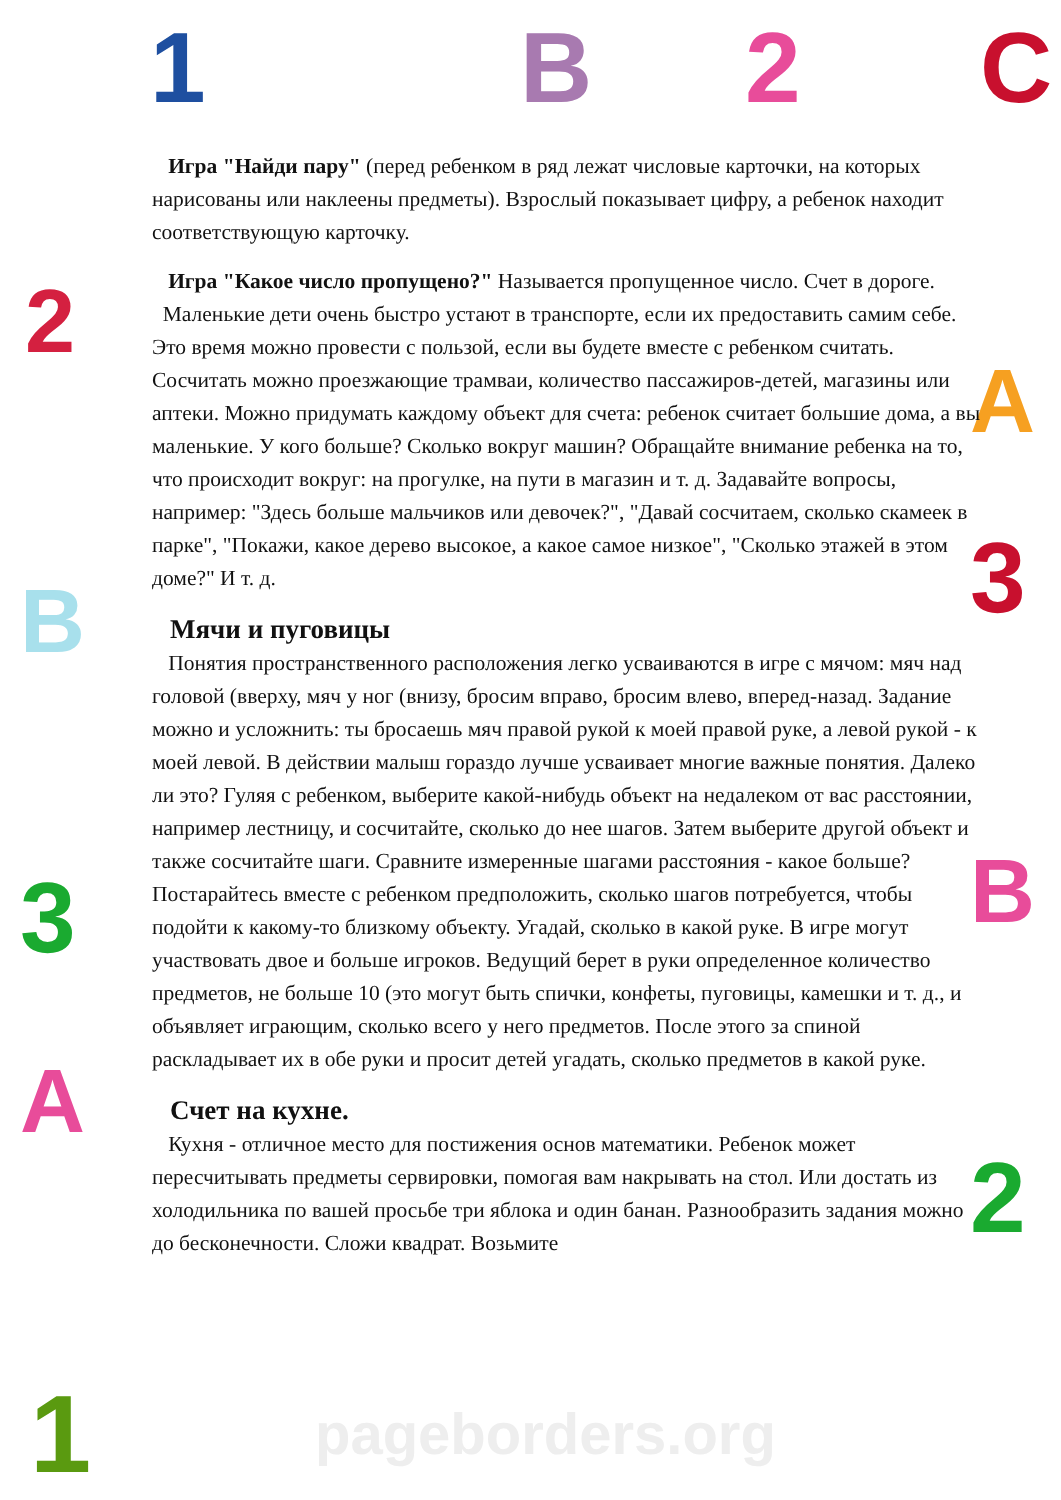1 B 2 C
2
A
3
B
3 B
A
2
1
Игра "Найди пару" (перед ребенком в ряд лежат числовые карточки, на которых нарисованы или наклеены предметы). Взрослый показывает цифру, а ребенок находит соответствующую карточку.
Игра "Какое число пропущено?" Называется пропущенное число. Счет в дороге. Маленькие дети очень быстро устают в транспорте, если их предоставить самим себе. Это время можно провести с пользой, если вы будете вместе с ребенком считать. Сосчитать можно проезжающие трамваи, количество пассажиров-детей, магазины или аптеки. Можно придумать каждому объект для счета: ребенок считает большие дома, а вы маленькие. У кого больше? Сколько вокруг машин? Обращайте внимание ребенка на то, что происходит вокруг: на прогулке, на пути в магазин и т. д. Задавайте вопросы, например: "Здесь больше мальчиков или девочек?", "Давай сосчитаем, сколько скамеек в парке", "Покажи, какое дерево высокое, а какое самое низкое", "Сколько этажей в этом доме?" И т. д.
Мячи и пуговицы
Понятия пространственного расположения легко усваиваются в игре с мячом: мяч над головой (вверху, мяч у ног (внизу, бросим вправо, бросим влево, вперед-назад. Задание можно и усложнить: ты бросаешь мяч правой рукой к моей правой руке, а левой рукой - к моей левой. В действии малыш гораздо лучше усваивает многие важные понятия. Далеко ли это? Гуляя с ребенком, выберите какой-нибудь объект на недалеком от вас расстоянии, например лестницу, и сосчитайте, сколько до нее шагов. Затем выберите другой объект и также сосчитайте шаги. Сравните измеренные шагами расстояния - какое больше? Постарайтесь вместе с ребенком предположить, сколько шагов потребуется, чтобы подойти к какому-то близкому объекту. Угадай, сколько в какой руке. В игре могут участвовать двое и больше игроков. Ведущий берет в руки определенное количество предметов, не больше 10 (это могут быть спички, конфеты, пуговицы, камешки и т. д., и объявляет играющим, сколько всего у него предметов. После этого за спиной раскладывает их в обе руки и просит детей угадать, сколько предметов в какой руке.
Счет на кухне.
Кухня - отличное место для постижения основ математики. Ребенок может пересчитывать предметы сервировки, помогая вам накрывать на стол. Или достать из холодильника по вашей просьбе три яблока и один банан. Разнообразить задания можно до бесконечности. Сложи квадрат. Возьмите
pageborders.org